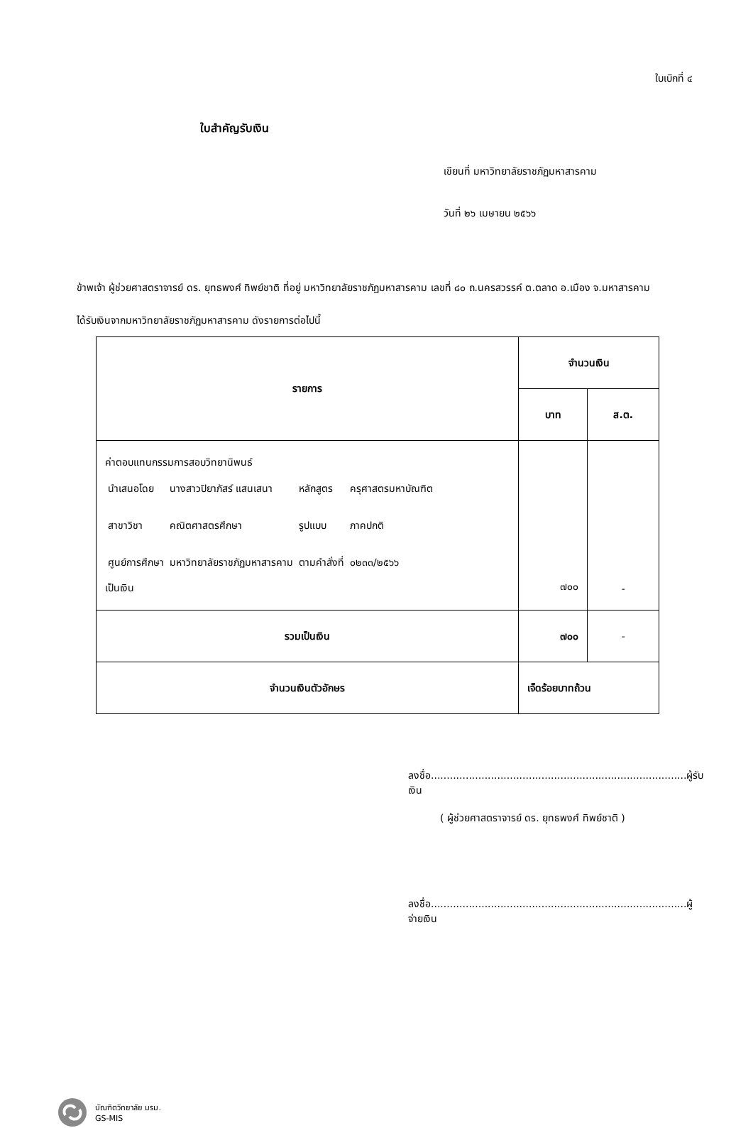ใบเบิกที่ ๔
ใบสำคัญรับเงิน
เขียนที่ มหาวิทยาลัยราชภัฏมหาสารคาม
วันที่ ๒๖ เมษายน ๒๕๖๖
ข้าพเจ้า ผู้ช่วยศาสตราจารย์ ดร. ยุทธพงศ์ ทิพย์ชาติ ที่อยู่ มหาวิทยาลัยราชภัฏมหาสารคาม เลขที่ ๘๐ ถ.นครสวรรค์ ต.ตลาด อ.เมือง จ.มหาสารคาม
ได้รับเงินจากมหาวิทยาลัยราชภัฏมหาสารคาม ดังรายการต่อไปนี้
| รายการ | จำนวนเงิน | |
| --- | --- | --- |
| | บาท | ส.ต. |
| ค่าตอบแทนกรรมการสอบวิทยานิพนธ์ / นำเสนอโดย / นางสาวปิยาภัสร์ แสนเสนา / หลักสูตร / ครุศาสตรมหาบัณฑิต / / สาขาวิชา / คณิตศาสตรศึกษา / รูปแบบ / ภาคปกติ / / ศูนย์การศึกษา / มหาวิทยาลัยราชภัฏมหาสารคาม / ตามคำสั่งที่ / ๐๒๓๓/๒๕๖๖ / เป็นเงิน | ๗๐๐ | - |
| รวมเป็นเงิน | ๗๐๐ | - |
| จำนวนเงินตัวอักษร | เจ็ดร้อยบาทถ้วน | |
ลงชื่อ.................................................................................ผู้รับเงิน
( ผู้ช่วยศาสตราจารย์ ดร. ยุทธพงศ์ ทิพย์ชาติ )
ลงชื่อ.................................................................................ผู้จ่ายเงิน
บัณฑิตวิทยาลัย มรม.
GS-MIS